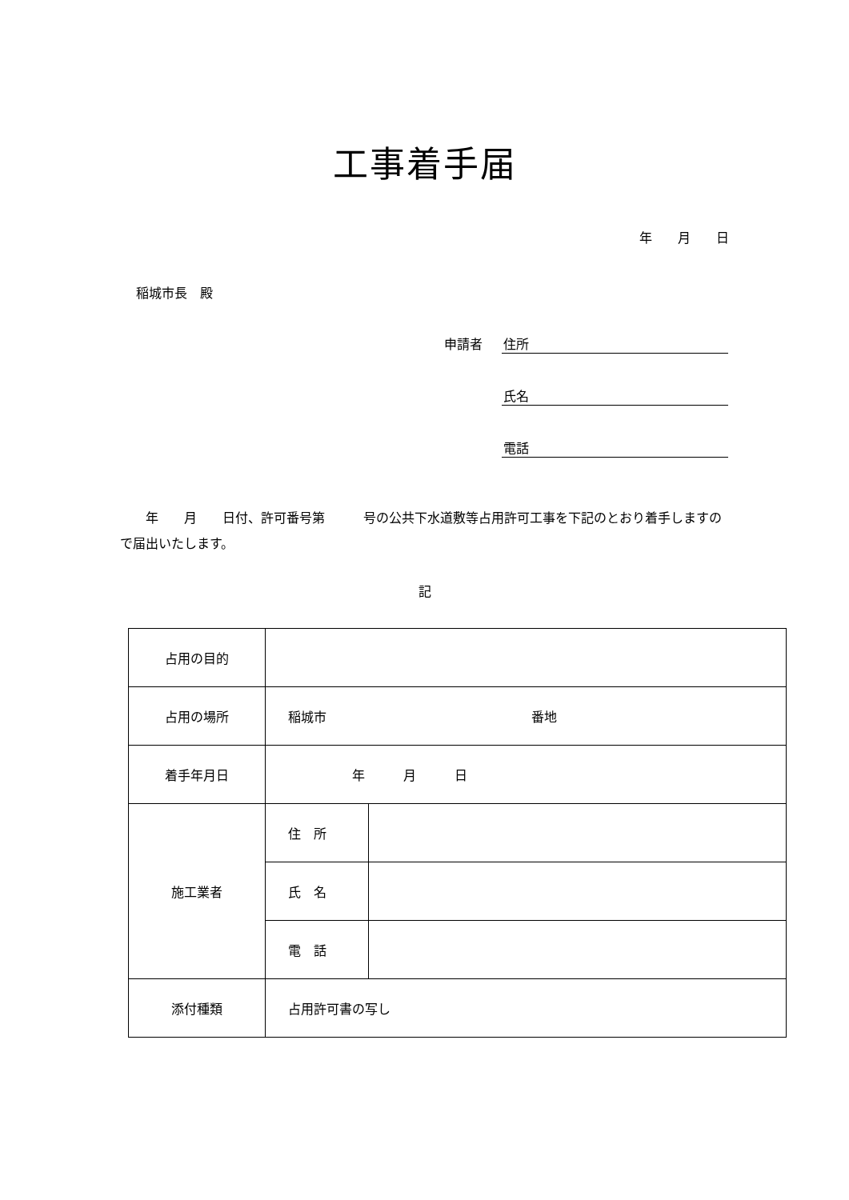工事着手届
年　　月　　日
稲城市長　殿
申請者 住所
氏名
電話
　　年　　月　　日付、許可番号第　　　号の公共下水道敷等占用許可工事を下記のとおり着手しますので届出いたします。
記
| 占用の目的 | | |
| 占用の場所 | 稲城市 番地 | |
| 着手年月日 | 年 月 日 | |
| 施工業者 | 住 所 | |
| | 氏 名 | |
| | 電 話 | |
| 添付種類 | 占用許可書の写し | |